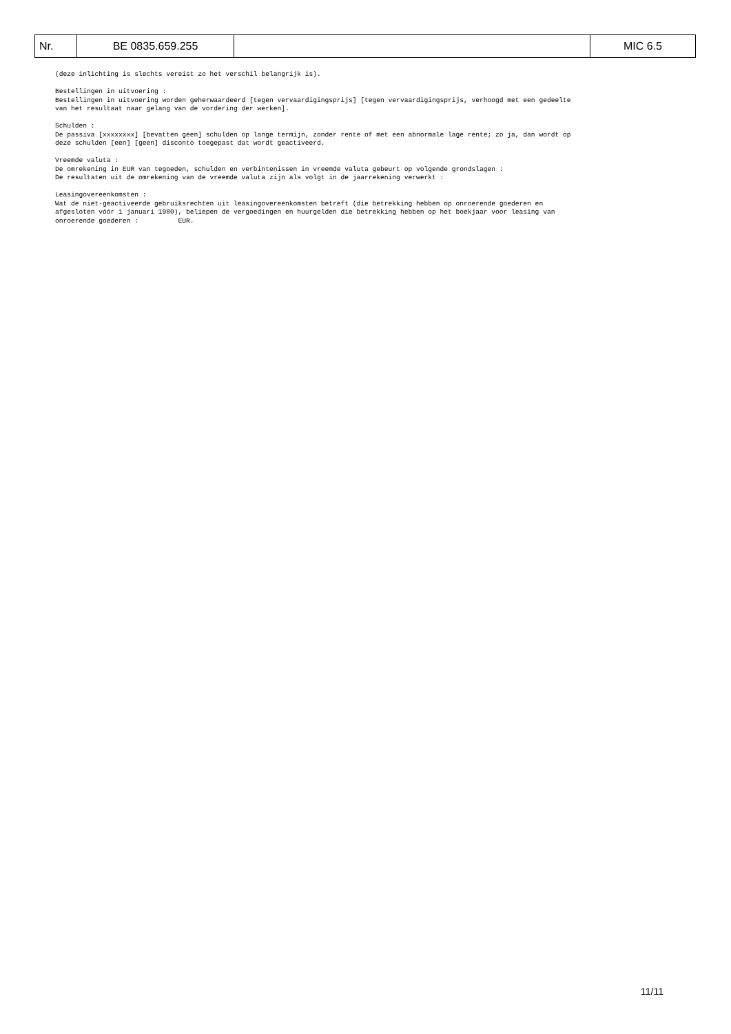| Nr. | BE 0835.659.255 | | MIC 6.5 |
(deze inlichting is slechts vereist zo het verschil belangrijk is).
Bestellingen in uitvoering : Bestellingen in uitvoering worden geherwaardeerd [tegen vervaardigingsprijs] [tegen vervaardigingsprijs, verhoogd met een gedeelte van het resultaat naar gelang van de vordering der werken].
Schulden : De passiva [xxxxxxxx] [bevatten geen] schulden op lange termijn, zonder rente of met een abnormale lage rente; zo ja, dan wordt op deze schulden [een] [geen] disconto toegepast dat wordt geactiveerd.
Vreemde valuta : De omrekening in EUR van tegoeden, schulden en verbintenissen in vreemde valuta gebeurt op volgende grondslagen : De resultaten uit de omrekening van de vreemde valuta zijn als volgt in de jaarrekening verwerkt :
Leasingovereenkomsten : Wat de niet-geactiveerde gebruiksrechten uit leasingovereenkomsten betreft (die betrekking hebben op onroerende goederen en afgesloten vóór 1 januari 1980), beliepen de vergoedingen en huurgelden die betrekking hebben op het boekjaar voor leasing van onroerende goederen : EUR.
11/11